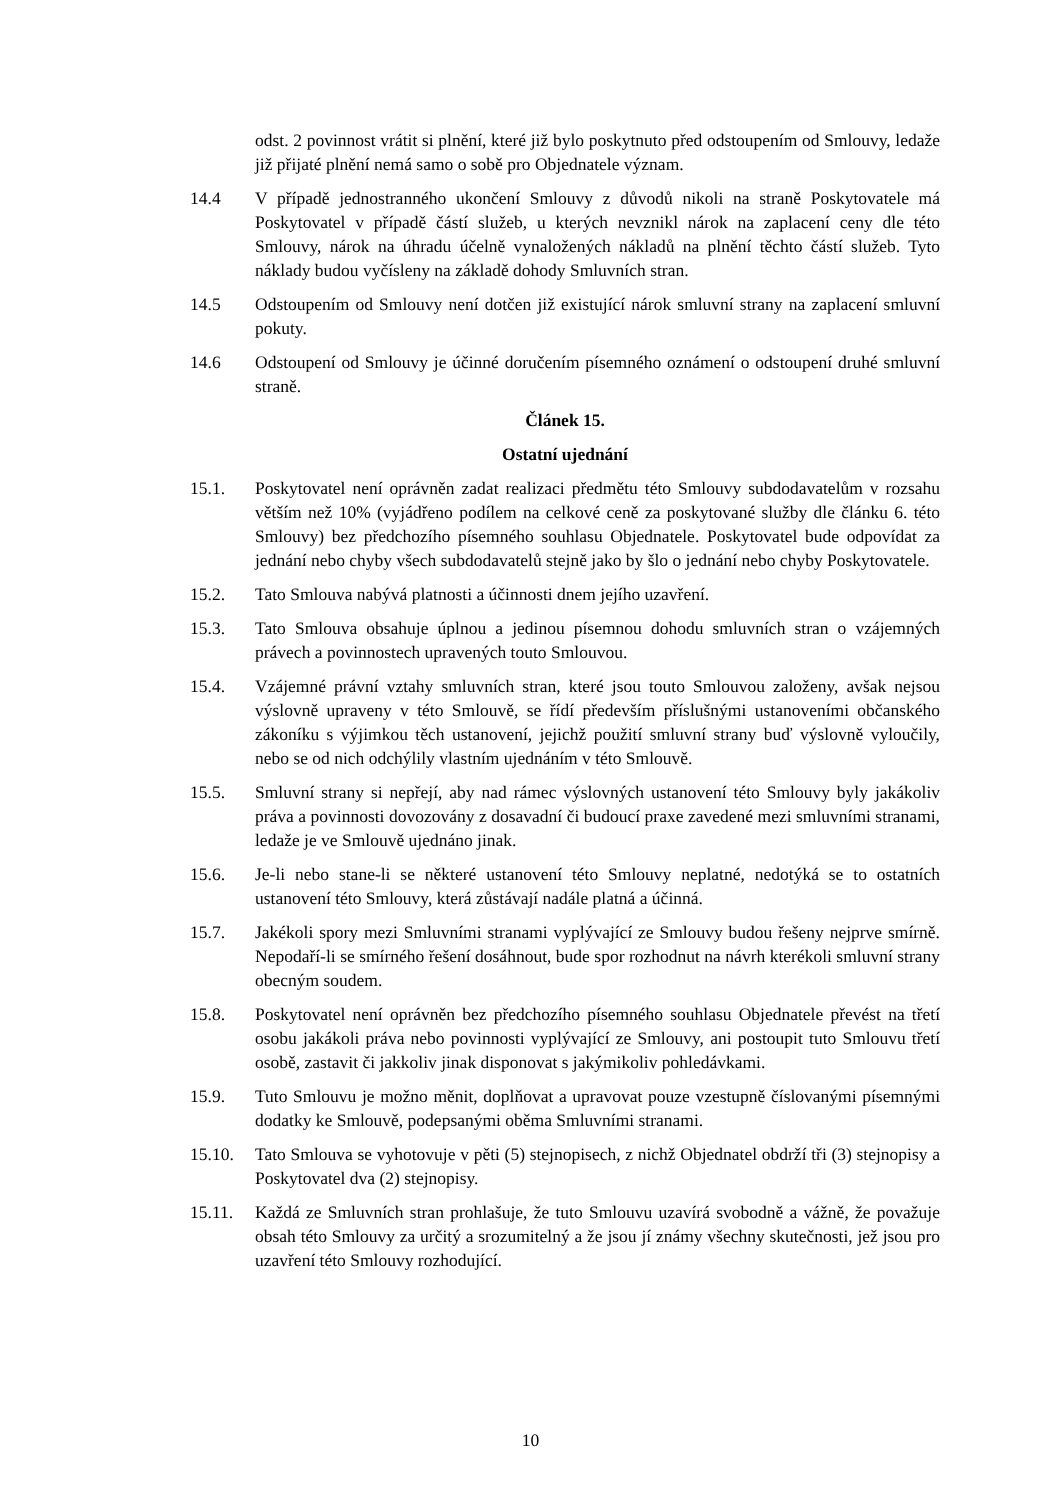odst. 2 povinnost vrátit si plnění, které již bylo poskytnuto před odstoupením od Smlouvy, ledaže již přijaté plnění nemá samo o sobě pro Objednatele význam.
14.4 V případě jednostranného ukončení Smlouvy z důvodů nikoli na straně Poskytovatele má Poskytovatel v případě částí služeb, u kterých nevznikl nárok na zaplacení ceny dle této Smlouvy, nárok na úhradu účelně vynaložených nákladů na plnění těchto částí služeb. Tyto náklady budou vyčísleny na základě dohody Smluvních stran.
14.5 Odstoupením od Smlouvy není dotčen již existující nárok smluvní strany na zaplacení smluvní pokuty.
14.6 Odstoupení od Smlouvy je účinné doručením písemného oznámení o odstoupení druhé smluvní straně.
Článek 15.
Ostatní ujednání
15.1. Poskytovatel není oprávněn zadat realizaci předmětu této Smlouvy subdodavatelům v rozsahu větším než 10% (vyjádřeno podílem na celkové ceně za poskytované služby dle článku 6. této Smlouvy) bez předchozího písemného souhlasu Objednatele. Poskytovatel bude odpovídat za jednání nebo chyby všech subdodavatelů stejně jako by šlo o jednání nebo chyby Poskytovatele.
15.2. Tato Smlouva nabývá platnosti a účinnosti dnem jejího uzavření.
15.3. Tato Smlouva obsahuje úplnou a jedinou písemnou dohodu smluvních stran o vzájemných právech a povinnostech upravených touto Smlouvou.
15.4. Vzájemné právní vztahy smluvních stran, které jsou touto Smlouvou založeny, avšak nejsou výslovně upraveny v této Smlouvě, se řídí především příslušnými ustanoveními občanského zákoníku s výjimkou těch ustanovení, jejichž použití smluvní strany buď výslovně vyloučily, nebo se od nich odchýlily vlastním ujednáním v této Smlouvě.
15.5. Smluvní strany si nepřejí, aby nad rámec výslovných ustanovení této Smlouvy byly jakákoliv práva a povinnosti dovozovány z dosavadní či budoucí praxe zavedené mezi smluvními stranami, ledaže je ve Smlouvě ujednáno jinak.
15.6. Je-li nebo stane-li se některé ustanovení této Smlouvy neplatné, nedotýká se to ostatních ustanovení této Smlouvy, která zůstávají nadále platná a účinná.
15.7. Jakékoli spory mezi Smluvními stranami vyplývající ze Smlouvy budou řešeny nejprve smírně. Nepodaří-li se smírného řešení dosáhnout, bude spor rozhodnut na návrh kterékoli smluvní strany obecným soudem.
15.8. Poskytovatel není oprávněn bez předchozího písemného souhlasu Objednatele převést na třetí osobu jakákoli práva nebo povinnosti vyplývající ze Smlouvy, ani postoupit tuto Smlouvu třetí osobě, zastavit či jakkoliv jinak disponovat s jakýmikoliv pohledávkami.
15.9. Tuto Smlouvu je možno měnit, doplňovat a upravovat pouze vzestupně číslovanými písemnými dodatky ke Smlouvě, podepsanými oběma Smluvními stranami.
15.10. Tato Smlouva se vyhotovuje v pěti (5) stejnopisech, z nichž Objednatel obdrží tři (3) stejnopisy a Poskytovatel dva (2) stejnopisy.
15.11. Každá ze Smluvních stran prohlašuje, že tuto Smlouvu uzavírá svobodně a vážně, že považuje obsah této Smlouvy za určitý a srozumitelný a že jsou jí známy všechny skutečnosti, jež jsou pro uzavření této Smlouvy rozhodující.
10